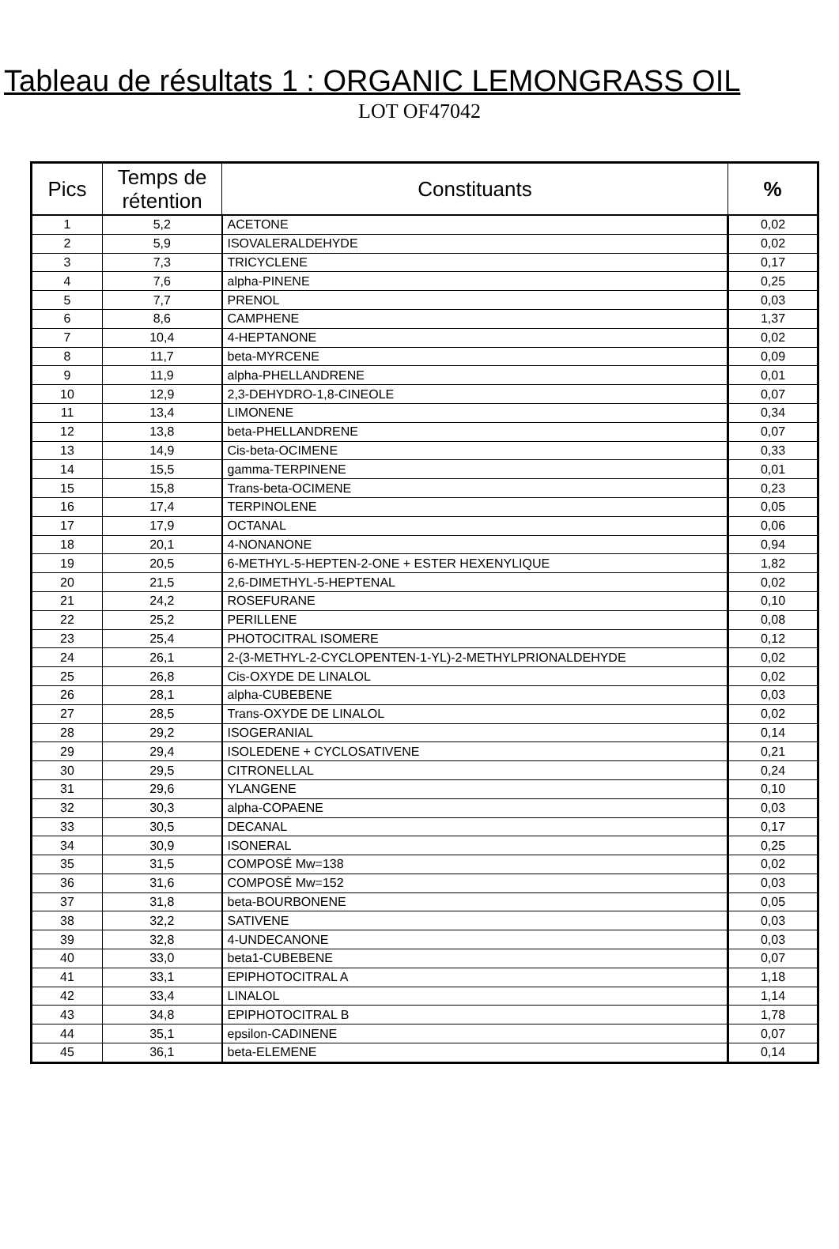Tableau de résultats 1 : ORGANIC LEMONGRASS OIL
LOT OF47042
| Pics | Temps de rétention | Constituants | % |
| --- | --- | --- | --- |
| 1 | 5,2 | ACETONE | 0,02 |
| 2 | 5,9 | ISOVALERALDEHYDE | 0,02 |
| 3 | 7,3 | TRICYCLENE | 0,17 |
| 4 | 7,6 | alpha-PINENE | 0,25 |
| 5 | 7,7 | PRENOL | 0,03 |
| 6 | 8,6 | CAMPHENE | 1,37 |
| 7 | 10,4 | 4-HEPTANONE | 0,02 |
| 8 | 11,7 | beta-MYRCENE | 0,09 |
| 9 | 11,9 | alpha-PHELLANDRENE | 0,01 |
| 10 | 12,9 | 2,3-DEHYDRO-1,8-CINEOLE | 0,07 |
| 11 | 13,4 | LIMONENE | 0,34 |
| 12 | 13,8 | beta-PHELLANDRENE | 0,07 |
| 13 | 14,9 | Cis-beta-OCIMENE | 0,33 |
| 14 | 15,5 | gamma-TERPINENE | 0,01 |
| 15 | 15,8 | Trans-beta-OCIMENE | 0,23 |
| 16 | 17,4 | TERPINOLENE | 0,05 |
| 17 | 17,9 | OCTANAL | 0,06 |
| 18 | 20,1 | 4-NONANONE | 0,94 |
| 19 | 20,5 | 6-METHYL-5-HEPTEN-2-ONE + ESTER HEXENYLIQUE | 1,82 |
| 20 | 21,5 | 2,6-DIMETHYL-5-HEPTENAL | 0,02 |
| 21 | 24,2 | ROSEFURANE | 0,10 |
| 22 | 25,2 | PERILLENE | 0,08 |
| 23 | 25,4 | PHOTOCITRAL ISOMERE | 0,12 |
| 24 | 26,1 | 2-(3-METHYL-2-CYCLOPENTEN-1-YL)-2-METHYLPRIONALDEHYDE | 0,02 |
| 25 | 26,8 | Cis-OXYDE DE LINALOL | 0,02 |
| 26 | 28,1 | alpha-CUBEBENE | 0,03 |
| 27 | 28,5 | Trans-OXYDE DE LINALOL | 0,02 |
| 28 | 29,2 | ISOGERANIAL | 0,14 |
| 29 | 29,4 | ISOLEDENE + CYCLOSATIVENE | 0,21 |
| 30 | 29,5 | CITRONELLAL | 0,24 |
| 31 | 29,6 | YLANGENE | 0,10 |
| 32 | 30,3 | alpha-COPAENE | 0,03 |
| 33 | 30,5 | DECANAL | 0,17 |
| 34 | 30,9 | ISONERAL | 0,25 |
| 35 | 31,5 | COMPOSÉ Mw=138 | 0,02 |
| 36 | 31,6 | COMPOSÉ Mw=152 | 0,03 |
| 37 | 31,8 | beta-BOURBONENE | 0,05 |
| 38 | 32,2 | SATIVENE | 0,03 |
| 39 | 32,8 | 4-UNDECANONE | 0,03 |
| 40 | 33,0 | beta1-CUBEBENE | 0,07 |
| 41 | 33,1 | EPIPHOTOCITRAL A | 1,18 |
| 42 | 33,4 | LINALOL | 1,14 |
| 43 | 34,8 | EPIPHOTOCITRAL B | 1,78 |
| 44 | 35,1 | epsilon-CADINENE | 0,07 |
| 45 | 36,1 | beta-ELEMENE | 0,14 |